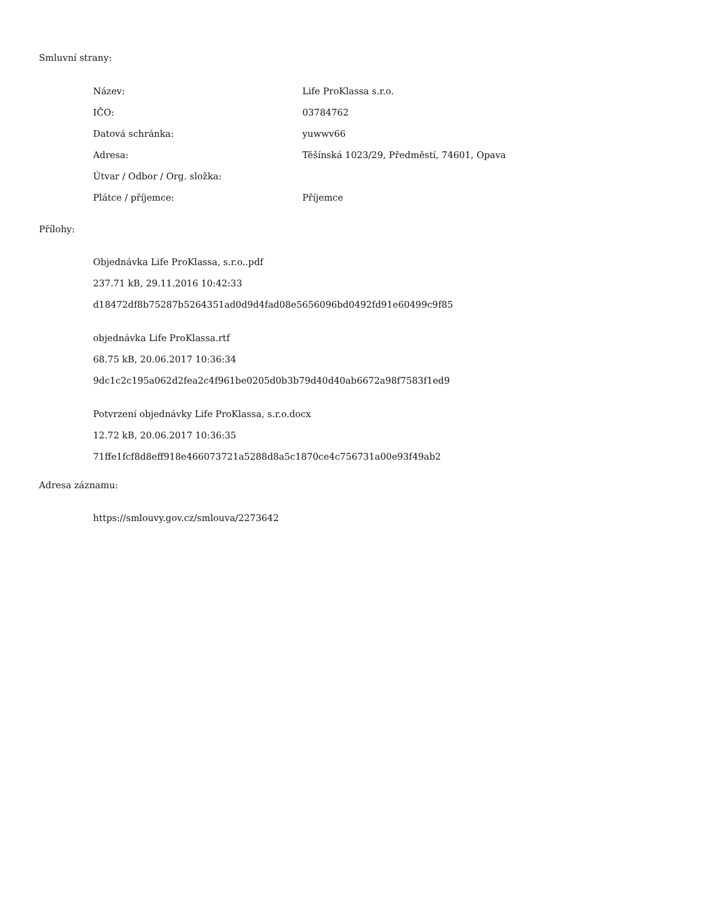Smluvní strany:
| Název: | Life ProKlassa s.r.o. |
| IČO: | 03784762 |
| Datová schránka: | yuwwv66 |
| Adresa: | Těšínská 1023/29, Předměstí, 74601, Opava |
| Útvar / Odbor / Org. složka: | |
| Plátce / příjemce: | Příjemce |
Přílohy:
Objednávka Life ProKlassa, s.r.o..pdf
237.71 kB, 29.11.2016 10:42:33
d18472df8b75287b5264351ad0d9d4fad08e5656096bd0492fd91e60499c9f85
objednávka Life ProKlassa.rtf
68.75 kB, 20.06.2017 10:36:34
9dc1c2c195a062d2fea2c4f961be0205d0b3b79d40d40ab6672a98f7583f1ed9
Potvrzení objednávky Life ProKlassa, s.r.o.docx
12.72 kB, 20.06.2017 10:36:35
71ffe1fcf8d8eff918e466073721a5288d8a5c1870ce4c756731a00e93f49ab2
Adresa záznamu:
https://smlouvy.gov.cz/smlouva/2273642